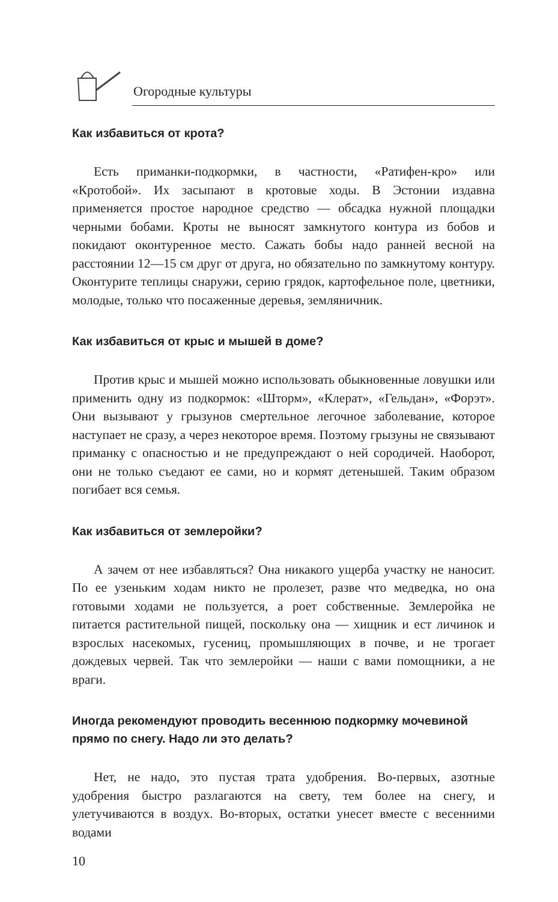Огородные культуры
Как избавиться от крота?
Есть приманки-подкормки, в частности, «Ратифен-кро» или «Кротобой». Их засыпают в кротовые ходы. В Эстонии издавна применяется простое народное средство — обсадка нужной площадки черными бобами. Кроты не выносят замкнутого контура из бобов и покидают оконтуренное место. Сажать бобы надо ранней весной на расстоянии 12—15 см друг от друга, но обязательно по замкнутому контуру. Оконтурите теплицы снаружи, серию грядок, картофельное поле, цветники, молодые, только что посаженные деревья, земляничник.
Как избавиться от крыс и мышей в доме?
Против крыс и мышей можно использовать обыкновенные ловушки или применить одну из подкормок: «Шторм», «Клерат», «Гельдан», «Форэт». Они вызывают у грызунов смертельное легочное заболевание, которое наступает не сразу, а через некоторое время. Поэтому грызуны не связывают приманку с опасностью и не предупреждают о ней сородичей. Наоборот, они не только съедают ее сами, но и кормят детенышей. Таким образом погибает вся семья.
Как избавиться от землеройки?
А зачем от нее избавляться? Она никакого ущерба участку не наносит. По ее узеньким ходам никто не пролезет, разве что медведка, но она готовыми ходами не пользуется, а роет собственные. Землеройка не питается растительной пищей, поскольку она — хищник и ест личинок и взрослых насекомых, гусениц, промышляющих в почве, и не трогает дождевых червей. Так что землеройки — наши с вами помощники, а не враги.
Иногда рекомендуют проводить весеннюю подкормку мочевиной прямо по снегу. Надо ли это делать?
Нет, не надо, это пустая трата удобрения. Во-первых, азотные удобрения быстро разлагаются на свету, тем более на снегу, и улетучиваются в воздух. Во-вторых, остатки унесет вместе с весенними водами
10